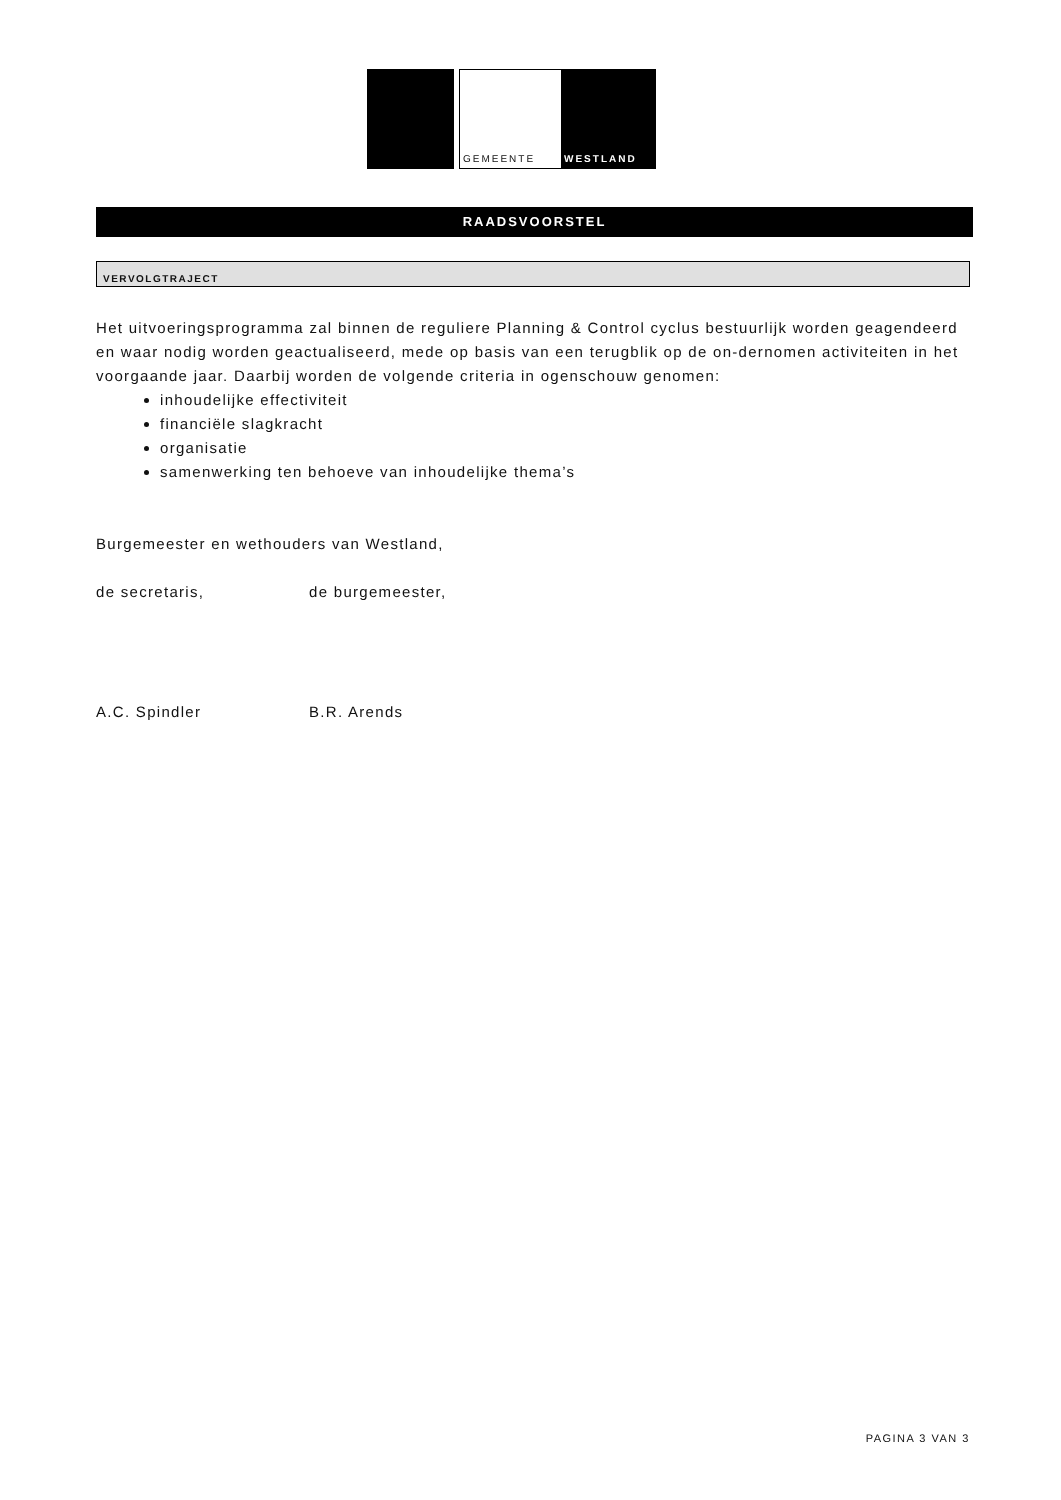GEMEENTE WESTLAND
RAADSVOORSTEL
VERVOLGTRAJECT
Het uitvoeringsprogramma zal binnen de reguliere Planning & Control cyclus bestuurlijk worden geagendeerd en waar nodig worden geactualiseerd, mede op basis van een terugblik op de on-dernomen activiteiten in het voorgaande jaar. Daarbij worden de volgende criteria in ogenschouw genomen:
inhoudelijke effectiviteit
financiële slagkracht
organisatie
samenwerking ten behoeve van inhoudelijke thema’s
Burgemeester en wethouders van Westland,
de secretaris, de burgemeester,
A.C. Spindler B.R. Arends
PAGINA 3 VAN 3